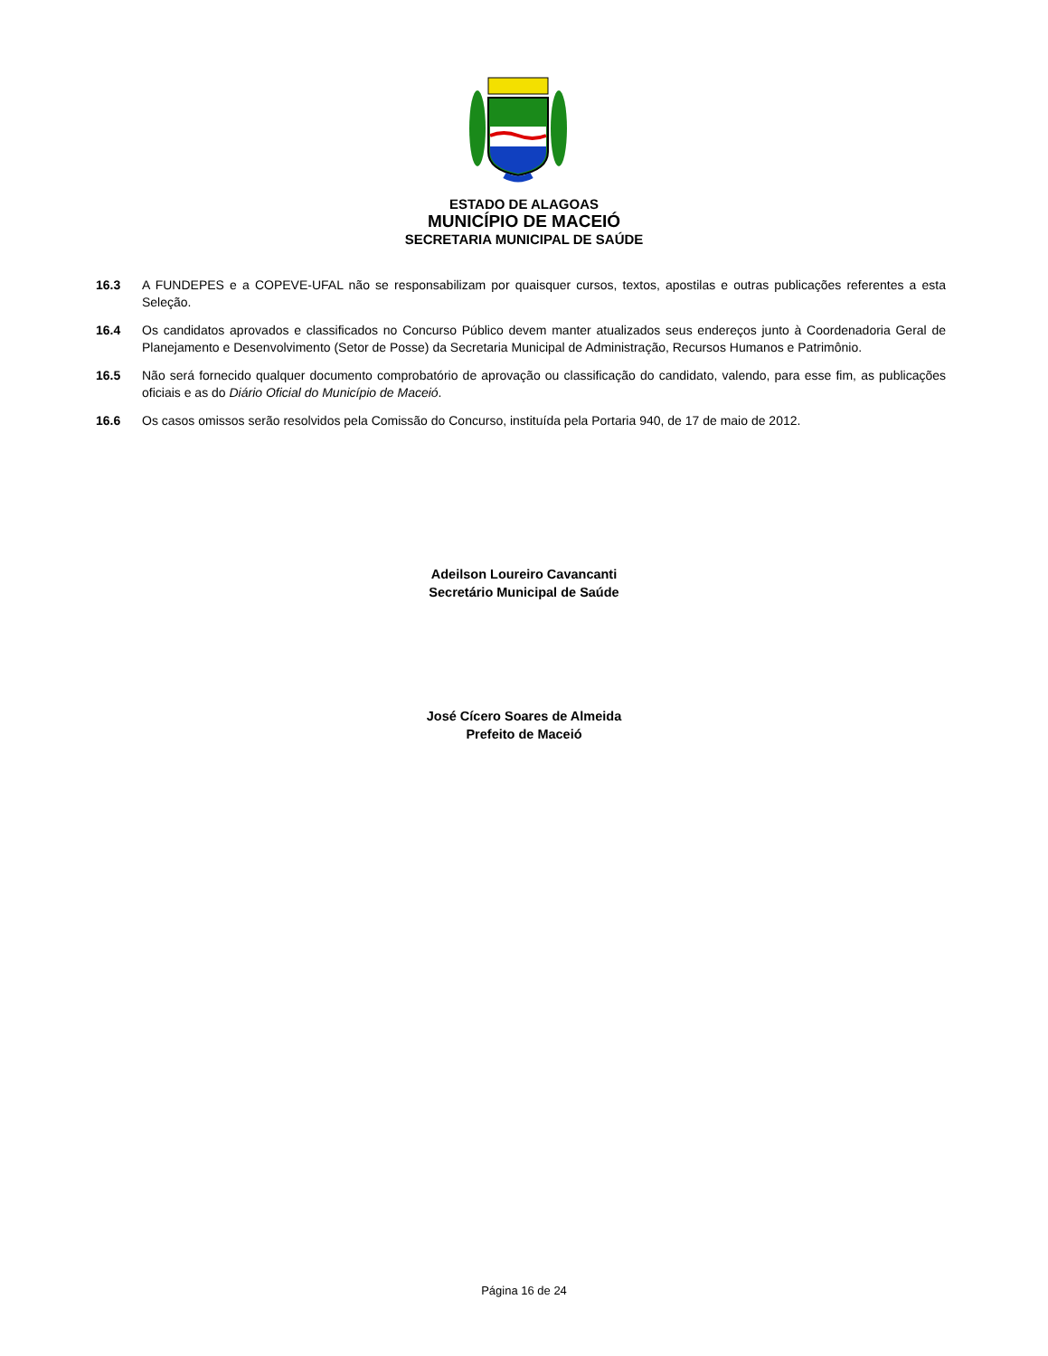ESTADO DE ALAGOAS
MUNICÍPIO DE MACEIÓ
SECRETARIA MUNICIPAL DE SAÚDE
16.3 A FUNDEPES e a COPEVE-UFAL não se responsabilizam por quaisquer cursos, textos, apostilas e outras publicações referentes a esta Seleção.
16.4 Os candidatos aprovados e classificados no Concurso Público devem manter atualizados seus endereços junto à Coordenadoria Geral de Planejamento e Desenvolvimento (Setor de Posse) da Secretaria Municipal de Administração, Recursos Humanos e Patrimônio.
16.5 Não será fornecido qualquer documento comprobatório de aprovação ou classificação do candidato, valendo, para esse fim, as publicações oficiais e as do Diário Oficial do Município de Maceió.
16.6 Os casos omissos serão resolvidos pela Comissão do Concurso, instituída pela Portaria 940, de 17 de maio de 2012.
Adeilson Loureiro Cavancanti
Secretário Municipal de Saúde
José Cícero Soares de Almeida
Prefeito de Maceió
Página 16 de 24